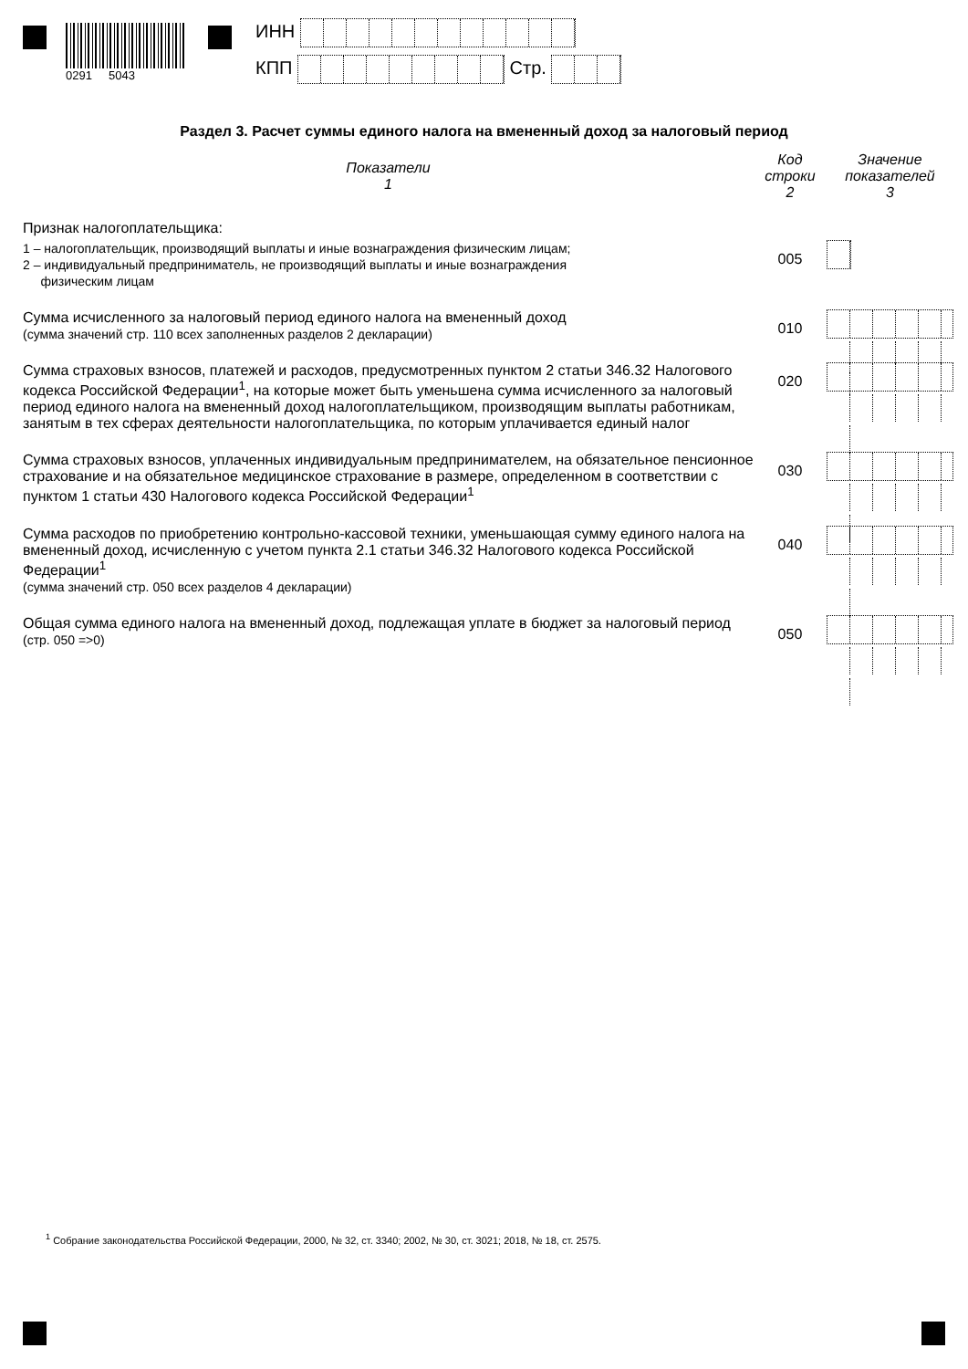0291 5043
ИНН
КПП Стр.
Раздел 3. Расчет суммы единого налога на вмененный доход за налоговый период
| Показатели 1 | Код строки 2 | Значение показателей 3 |
| --- | --- | --- |
| Признак налогоплательщика: | | |
| 1 – налогоплательщик, производящий выплаты и иные вознаграждения физическим лицам; 2 – индивидуальный предприниматель, не производящий выплаты и иные вознаграждения физическим лицам | 005 | |
| Сумма исчисленного за налоговый период единого налога на вмененный доход (сумма значений стр. 110 всех заполненных разделов 2 декларации) | 010 | |
| Сумма страховых взносов, платежей и расходов, предусмотренных пунктом 2 статьи 346.32 Налогового кодекса Российской Федерации<sup>1</sup>, на которые может быть уменьшена сумма исчисленного за налоговый период единого налога на вмененный доход налогоплательщиком, производящим выплаты работникам, занятым в тех сферах деятельности налогоплательщика, по которым уплачивается единый налог | 020 | |
| Сумма страховых взносов, уплаченных индивидуальным предпринимателем, на обязательное пенсионное страхование и на обязательное медицинское страхование в размере, определенном в соответствии с пунктом 1 статьи 430 Налогового кодекса Российской Федерации<sup>1</sup> | 030 | |
| Сумма расходов по приобретению контрольно-кассовой техники, уменьшающая сумму единого налога на вмененный доход, исчисленную с учетом пункта 2.1 статьи 346.32 Налогового кодекса Российской Федерации<sup>1</sup> (сумма значений стр. 050 всех разделов 4 декларации) | 040 | |
| Общая сумма единого налога на вмененный доход, подлежащая уплате в бюджет за налоговый период (стр. 050 =>0) | 050 | |
<sup>1</sup> Собрание законодательства Российской Федерации, 2000, № 32, ст. 3340; 2002, № 30, ст. 3021; 2018, № 18, ст. 2575.